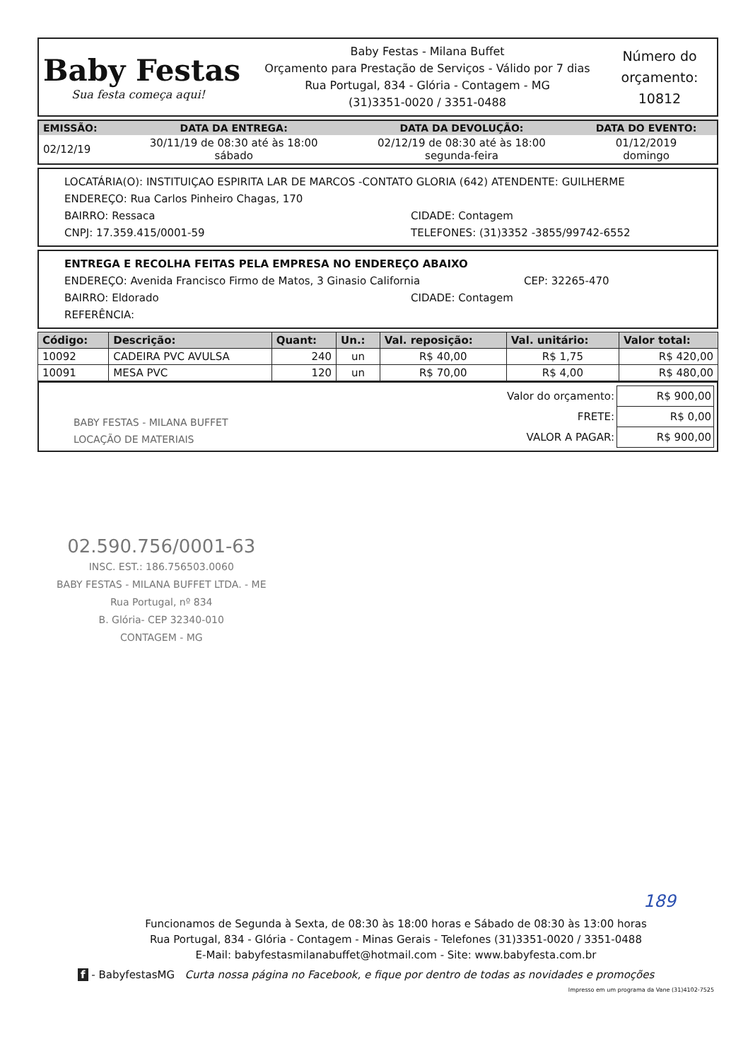Baby Festas
Sua festa começa aqui!
Baby Festas - Milana Buffet
Orçamento para Prestação de Serviços - Válido por 7 dias
Rua Portugal, 834 - Glória - Contagem - MG
(31)3351-0020 / 3351-0488
Número do orçamento:
10812
| EMISSÃO: | DATA DA ENTREGA: | DATA DA DEVOLUÇÃO: | DATA DO EVENTO: |
| --- | --- | --- | --- |
| 02/12/19 | 30/11/19 de 08:30 até às 18:00 sábado | 02/12/19 de 08:30 até às 18:00 segunda-feira | 01/12/2019 domingo |
LOCATÁRIA(O): INSTITUIÇAO ESPIRITA LAR DE MARCOS -CONTATO GLORIA (642) ATENDENTE: GUILHERME
ENDEREÇO: Rua Carlos Pinheiro Chagas, 170
BAIRRO: Ressaca CIDADE: Contagem
CNPJ: 17.359.415/0001-59 TELEFONES: (31)3352 -3855/99742-6552
ENTREGA E RECOLHA FEITAS PELA EMPRESA NO ENDEREÇO ABAIXO
ENDEREÇO: Avenida Francisco Firmo de Matos, 3 Ginasio California CEP: 32265-470
BAIRRO: Eldorado CIDADE: Contagem
REFERÊNCIA:
| Código: | Descrição: | Quant: | Un.: | Val. reposição: | Val. unitário: | Valor total: |
| --- | --- | --- | --- | --- | --- | --- |
| 10092 | CADEIRA PVC AVULSA | 240 | un | R$ 40,00 | R$ 1,75 | R$ 420,00 |
| 10091 | MESA PVC | 120 | un | R$ 70,00 | R$ 4,00 | R$ 480,00 |
BABY FESTAS - MILANA BUFFET
LOCAÇÃO DE MATERIAIS
| Valor do orçamento: | R$ 900,00 |
| FRETE: | R$ 0,00 |
| VALOR A PAGAR: | R$ 900,00 |
02.590.756/0001-63
INSC. EST.: 186.756503.0060
BABY FESTAS - MILANA BUFFET LTDA. - ME
Rua Portugal, nº 834
B. Glória- CEP 32340-010
CONTAGEM - MG
189
Funcionamos de Segunda à Sexta, de 08:30 às 18:00 horas e Sábado de 08:30 às 13:00 horas
Rua Portugal, 834 - Glória - Contagem - Minas Gerais - Telefones (31)3351-0020 / 3351-0488
E-Mail: babyfestasmilanabuffet@hotmail.com - Site: www.babyfesta.com.br
f - BabyfestasMG Curta nossa página no Facebook, e fique por dentro de todas as novidades e promoções
Impresso em um programa da Vane (31)4102-7525